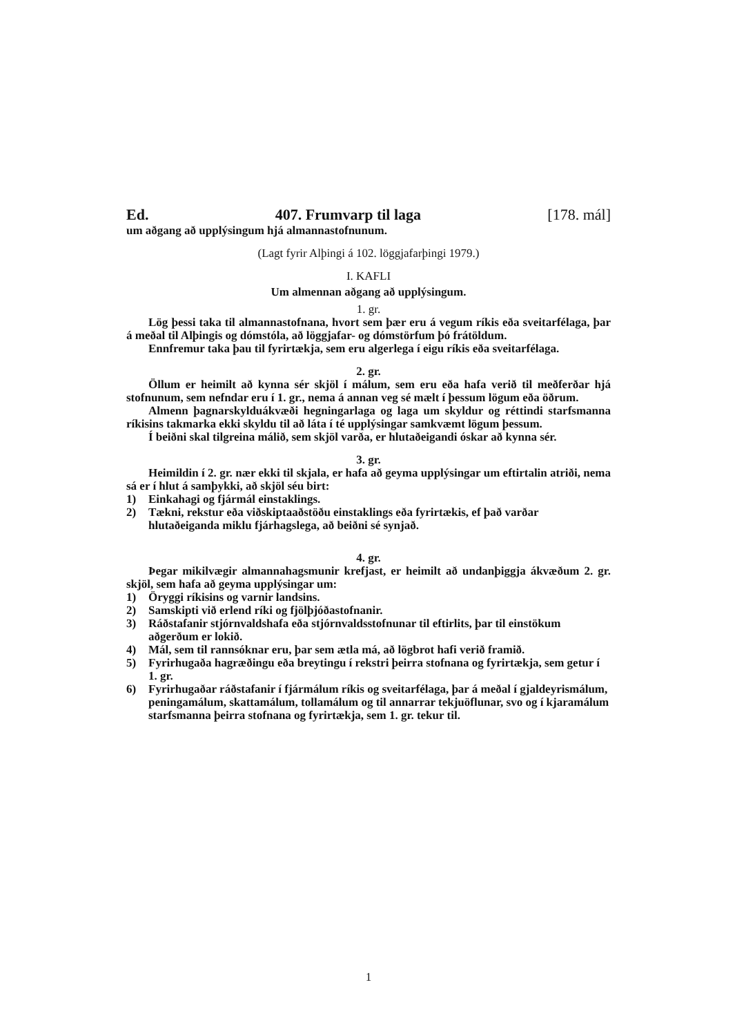Ed. 407. Frumvarp til laga [178. mál]
um aðgang að upplýsingum hjá almannastofnunum.
(Lagt fyrir Alþingi á 102. löggjafarþingi 1979.)
I. KAFLI
Um almennan aðgang að upplýsingum.
1. gr.
Lög þessi taka til almannastofnana, hvort sem þær eru á vegum ríkis eða sveitarfélaga, þar á meðal til Alþingis og dómstóla, að löggjafar- og dómstörfum þó frátöldum.
Ennfremur taka þau til fyrirtækja, sem eru algerlega í eigu ríkis eða sveitarfélaga.
2. gr.
Öllum er heimilt að kynna sér skjöl í málum, sem eru eða hafa verið til meðferðar hjá stofnunum, sem nefndar eru í 1. gr., nema á annan veg sé mælt í þessum lögum eða öðrum.
Almenn þagnarskylduákvæði hegningarlaga og laga um skyldur og réttindi starfsmanna ríkisins takmarka ekki skyldu til að láta í té upplýsingar samkvæmt lögum þessum.
Í beiðni skal tilgreina málið, sem skjöl varða, er hlutaðeigandi óskar að kynna sér.
3. gr.
Heimildin í 2. gr. nær ekki til skjala, er hafa að geyma upplýsingar um eftirtalin atriði, nema sá er í hlut á samþykki, að skjöl séu birt:
1) Einkahagi og fjármál einstaklings.
2) Tækni, rekstur eða viðskiptaaðstöðu einstaklings eða fyrirtækis, ef það varðar hlutaðeiganda miklu fjárhagslega, að beiðni sé synjað.
4. gr.
Þegar mikilvægir almannahagsmunir krefjast, er heimilt að undanþiggja ákvæðum 2. gr. skjöl, sem hafa að geyma upplýsingar um:
1) Öryggi ríkisins og varnir landsins.
2) Samskipti við erlend ríki og fjölþjóðastofnanir.
3) Ráðstafanir stjórnvaldshafa eða stjórnvaldsstofnunar til eftirlits, þar til einstökum aðgerðum er lokið.
4) Mál, sem til rannsóknar eru, þar sem ætla má, að lögbrot hafi verið framið.
5) Fyrirhugaða hagræðingu eða breytingu í rekstri þeirra stofnana og fyrirtækja, sem getur í 1. gr.
6) Fyrirhugaðar ráðstafanir í fjármálum ríkis og sveitarfélaga, þar á meðal í gjaldeyrismálum, peningamálum, skattamálum, tollamálum og til annarrar tekjuöflunar, svo og í kjaramálum starfsmanna þeirra stofnana og fyrirtækja, sem 1. gr. tekur til.
1